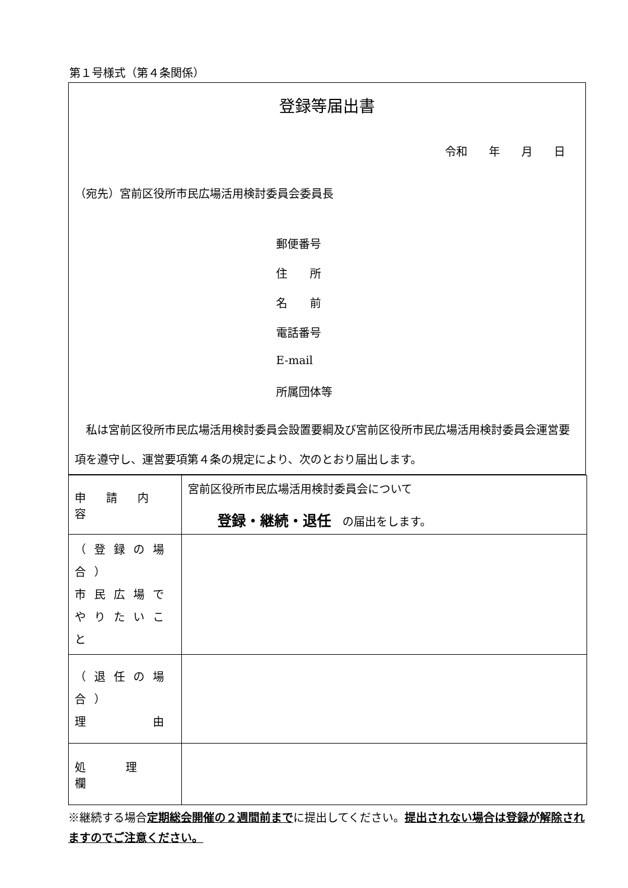第１号様式（第４条関係）
登録等届出書
令和 年 月 日
（宛先）宮前区役所市民広場活用検討委員会委員長
郵便番号
住　　所
名　　前
電話番号
E-mail
所属団体等
　私は宮前区役所市民広場活用検討委員会設置要綱及び宮前区役所市民広場活用検討委員会運営要項を遵守し、運営要項第４条の規定により、次のとおり届出します。
| 申 請 内 容 | 宮前区役所市民広場活用検討委員会について 登録・継続・退任 の届出をします。 |
| （登録の場合） 市民広場で やりたいこと | |
| （退任の場合） 理 由 | |
| 処 理 欄 | |
※継続する場合定期総会開催の２週間前までに提出してください。提出されない場合は登録が解除されますのでご注意ください。